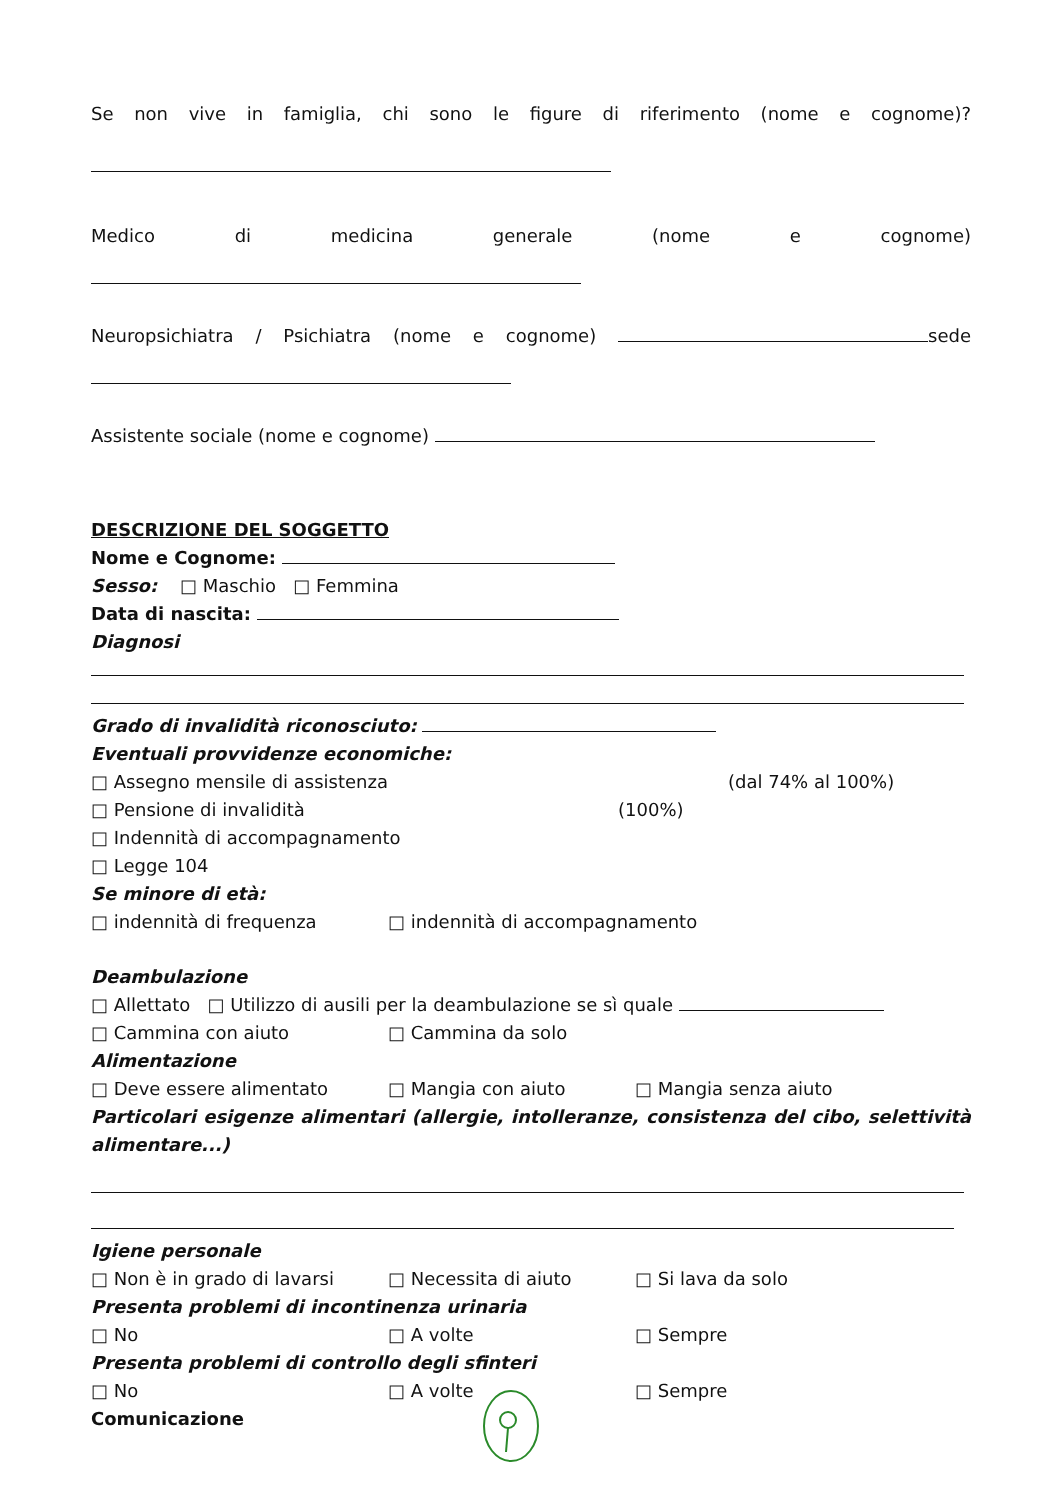Se non vive in famiglia, chi sono le figure di riferimento (nome e cognome)?
Medico di medicina generale (nome e cognome)
Neuropsichiatra / Psichiatra (nome e cognome) sede
Assistente sociale (nome e cognome)
DESCRIZIONE DEL SOGGETTO
Nome e Cognome:
Sesso: □ Maschio □ Femmina
Data di nascita:
Diagnosi
Grado di invalidità riconosciuto:
Eventuali provvidenze economiche:
□ Assegno mensile di assistenza (dal 74% al 100%)
□ Pensione di invalidità (100%)
□ Indennità di accompagnamento
□ Legge 104
Se minore di età:
□ indennità di frequenza □ indennità di accompagnamento
Deambulazione
□ Allettato □ Utilizzo di ausili per la deambulazione se sì quale
□ Cammina con aiuto □ Cammina da solo
Alimentazione
□ Deve essere alimentato □ Mangia con aiuto □ Mangia senza aiuto
Particolari esigenze alimentari (allergie, intolleranze, consistenza del cibo, selettività
alimentare...)
Igiene personale
□ Non è in grado di lavarsi □ Necessita di aiuto □ Si lava da solo
Presenta problemi di incontinenza urinaria
□ No □ A volte □ Sempre
Presenta problemi di controllo degli sfinteri
□ No □ A volte □ Sempre
Comunicazione